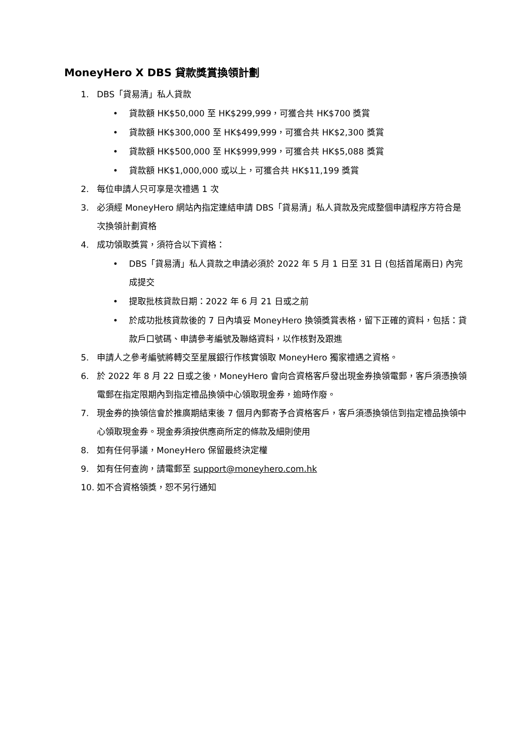MoneyHero X DBS 貸款獎賞換領計劃
1. DBS「貸易清」私人貸款
• 貸款額 HK$50,000 至 HK$299,999，可獲合共 HK$700 獎賞
• 貸款額 HK$300,000 至 HK$499,999，可獲合共 HK$2,300 獎賞
• 貸款額 HK$500,000 至 HK$999,999，可獲合共 HK$5,088 獎賞
• 貸款額 HK$1,000,000 或以上，可獲合共 HK$11,199 獎賞
2. 每位申請人只可享是次禮遇 1 次
3. 必須經 MoneyHero 網站內指定連結申請 DBS「貸易清」私人貸款及完成整個申請程序方符合是次換領計劃資格
4. 成功領取獎賞，須符合以下資格：
• DBS「貸易清」私人貸款之申請必須於 2022 年 5 月 1 日至 31 日 (包括首尾兩日) 內完成提交
• 提取批核貸款日期：2022 年 6 月 21 日或之前
• 於成功批核貸款後的 7 日內填妥 MoneyHero 換領獎賞表格，留下正確的資料，包括：貸款戶口號碼、申請參考編號及聯絡資料，以作核對及跟進
5. 申請人之參考編號將轉交至星展銀行作核實領取 MoneyHero 獨家禮遇之資格。
6. 於 2022 年 8 月 22 日或之後，MoneyHero 會向合資格客戶發出現金券換領電郵，客戶須憑換領電郵在指定限期內到指定禮品換領中心領取現金券，逾時作廢。
7. 現金券的換領信會於推廣期結束後 7 個月內郵寄予合資格客戶，客戶須憑換領信到指定禮品換領中心領取現金券。現金券須按供應商所定的條款及細則使用
8. 如有任何爭議，MoneyHero 保留最終決定權
9. 如有任何查詢，請電郵至 support@moneyhero.com.hk
10. 如不合資格領獎，恕不另行通知